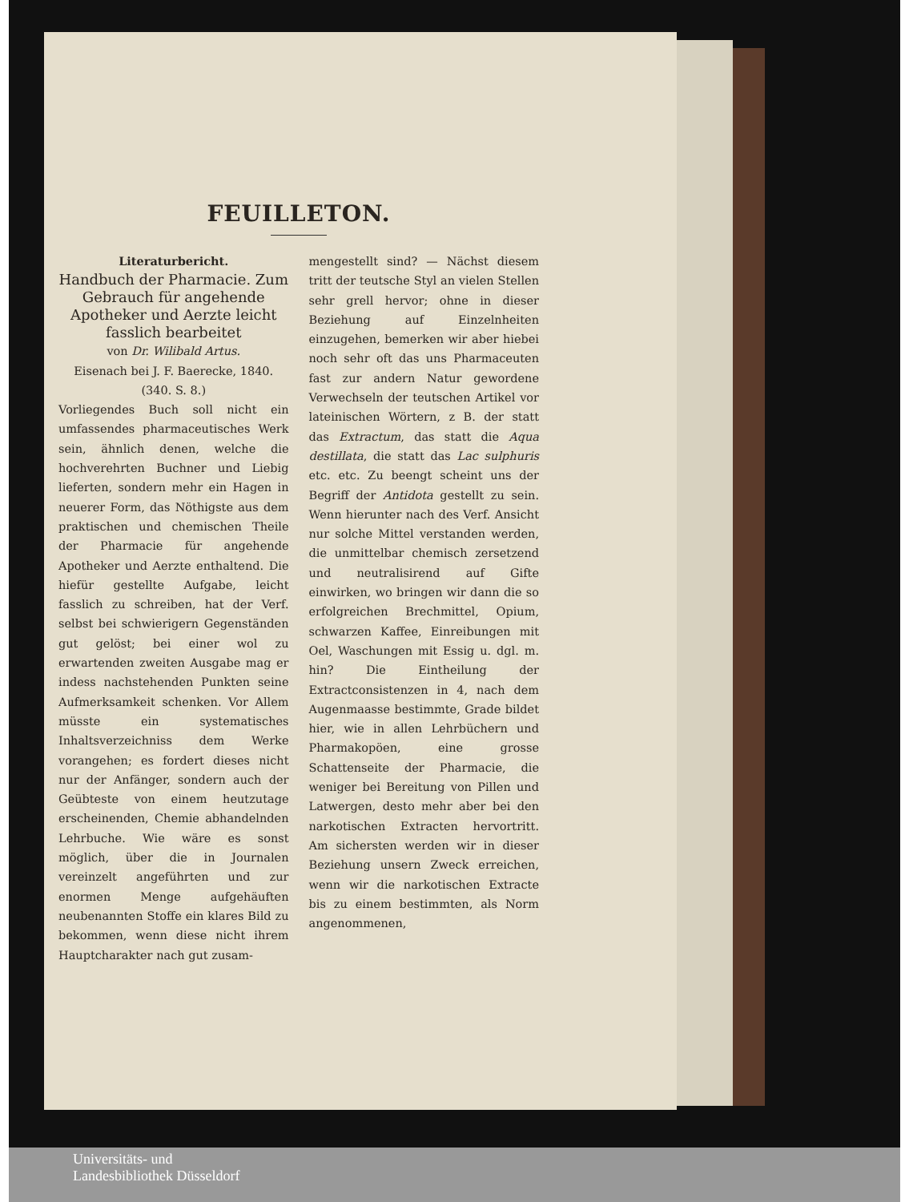FEUILLETON.
Literaturbericht.
Handbuch der Pharmacie. Zum Gebrauch für angehende Apotheker und Aerzte leicht fasslich bearbeitet
von Dr. Wilibald Artus.
Eisenach bei J. F. Baerecke, 1840.
(340. S. 8.)
Vorliegendes Buch soll nicht ein umfassendes pharmaceutisches Werk sein, ähnlich denen, welche die hochverehrten Buchner und Liebig lieferten, sondern mehr ein Hagen in neuerer Form, das Nöthigste aus dem praktischen und chemischen Theile der Pharmacie für angehende Apotheker und Aerzte enthaltend. Die hiefür gestellte Aufgabe, leicht fasslich zu schreiben, hat der Verf. selbst bei schwierigern Gegenständen gut gelöst; bei einer wol zu erwartenden zweiten Ausgabe mag er indess nachstehenden Punkten seine Aufmerksamkeit schenken. Vor Allem müsste ein systematisches Inhaltsverzeichniss dem Werke vorangehen; es fordert dieses nicht nur der Anfänger, sondern auch der Geübteste von einem heutzutage erscheinenden, Chemie abhandelnden Lehrbuche. Wie wäre es sonst möglich, über die in Journalen vereinzelt angeführten und zur enormen Menge aufgehäuften neubenannten Stoffe ein klares Bild zu bekommen, wenn diese nicht ihrem Hauptcharakter nach gut zusam-
mengestellt sind? — Nächst diesem tritt der teutsche Styl an vielen Stellen sehr grell hervor; ohne in dieser Beziehung auf Einzelnheiten einzugehen, bemerken wir aber hiebei noch sehr oft das uns Pharmaceuten fast zur andern Natur gewordene Verwechseln der teutschen Artikel vor lateinischen Wörtern, z B. der statt das Extractum, das statt die Aqua destillata, die statt das Lac sulphuris etc. etc. Zu beengt scheint uns der Begriff der Antidota gestellt zu sein. Wenn hierunter nach des Verf. Ansicht nur solche Mittel verstanden werden, die unmittelbar chemisch zersetzend und neutralisirend auf Gifte einwirken, wo bringen wir dann die so erfolgreichen Brechmittel, Opium, schwarzen Kaffee, Einreibungen mit Oel, Waschungen mit Essig u. dgl. m. hin? Die Eintheilung der Extractconsistenzen in 4, nach dem Augenmaasse bestimmte, Grade bildet hier, wie in allen Lehrbüchern und Pharmakopöen, eine grosse Schattenseite der Pharmacie, die weniger bei Bereitung von Pillen und Latwergen, desto mehr aber bei den narkotischen Extracten hervortritt. Am sichersten werden wir in dieser Beziehung unsern Zweck erreichen, wenn wir die narkotischen Extracte bis zu einem bestimmten, als Norm angenommenen,
Universitäts- und
Landesbibliothek Düsseldorf